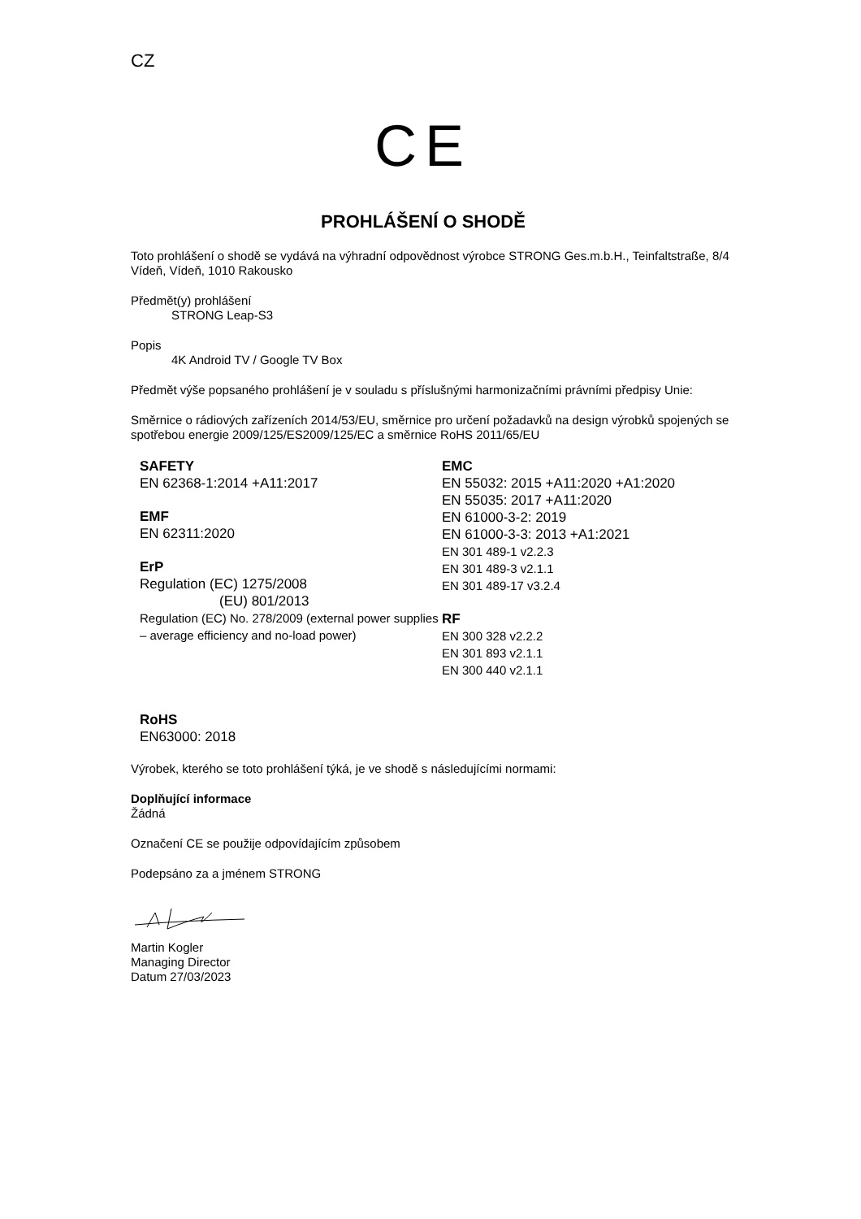CZ
CE
PROHLÁŠENÍ O SHODĚ
Toto prohlášení o shodě se vydává na výhradní odpovědnost výrobce STRONG Ges.m.b.H., Teinfaltstraße, 8/4 Vídeň, Vídeň, 1010 Rakousko
Předmět(y) prohlášení
STRONG Leap-S3
Popis
4K Android TV / Google TV Box
Předmět výše popsaného prohlášení je v souladu s příslušnými harmonizačními právními předpisy Unie:
Směrnice o rádiových zařízeních 2014/53/EU, směrnice pro určení požadavků na design výrobků spojených se spotřebou energie 2009/125/ES2009/125/EC a směrnice RoHS 2011/65/EU
SAFETY
EN 62368-1:2014 +A11:2017
EMF
EN 62311:2020
ErP
Regulation (EC) 1275/2008
(EU) 801/2013
Regulation (EC) No. 278/2009 (external power supplies – average efficiency and no-load power)
EMC
EN 55032: 2015 +A11:2020 +A1:2020
EN 55035: 2017 +A11:2020
EN 61000-3-2: 2019
EN 61000-3-3: 2013 +A1:2021
EN 301 489-1 v2.2.3
EN 301 489-3 v2.1.1
EN 301 489-17 v3.2.4
RF
EN 300 328 v2.2.2
EN 301 893 v2.1.1
EN 300 440 v2.1.1
RoHS
EN63000: 2018
Výrobek, kterého se toto prohlášení týká, je ve shodě s následujícími normami:
Doplňující informace
Žádná
Označení CE se použije odpovídajícím způsobem
Podepsáno za a jménem STRONG
Martin Kogler
Managing Director
Datum 27/03/2023